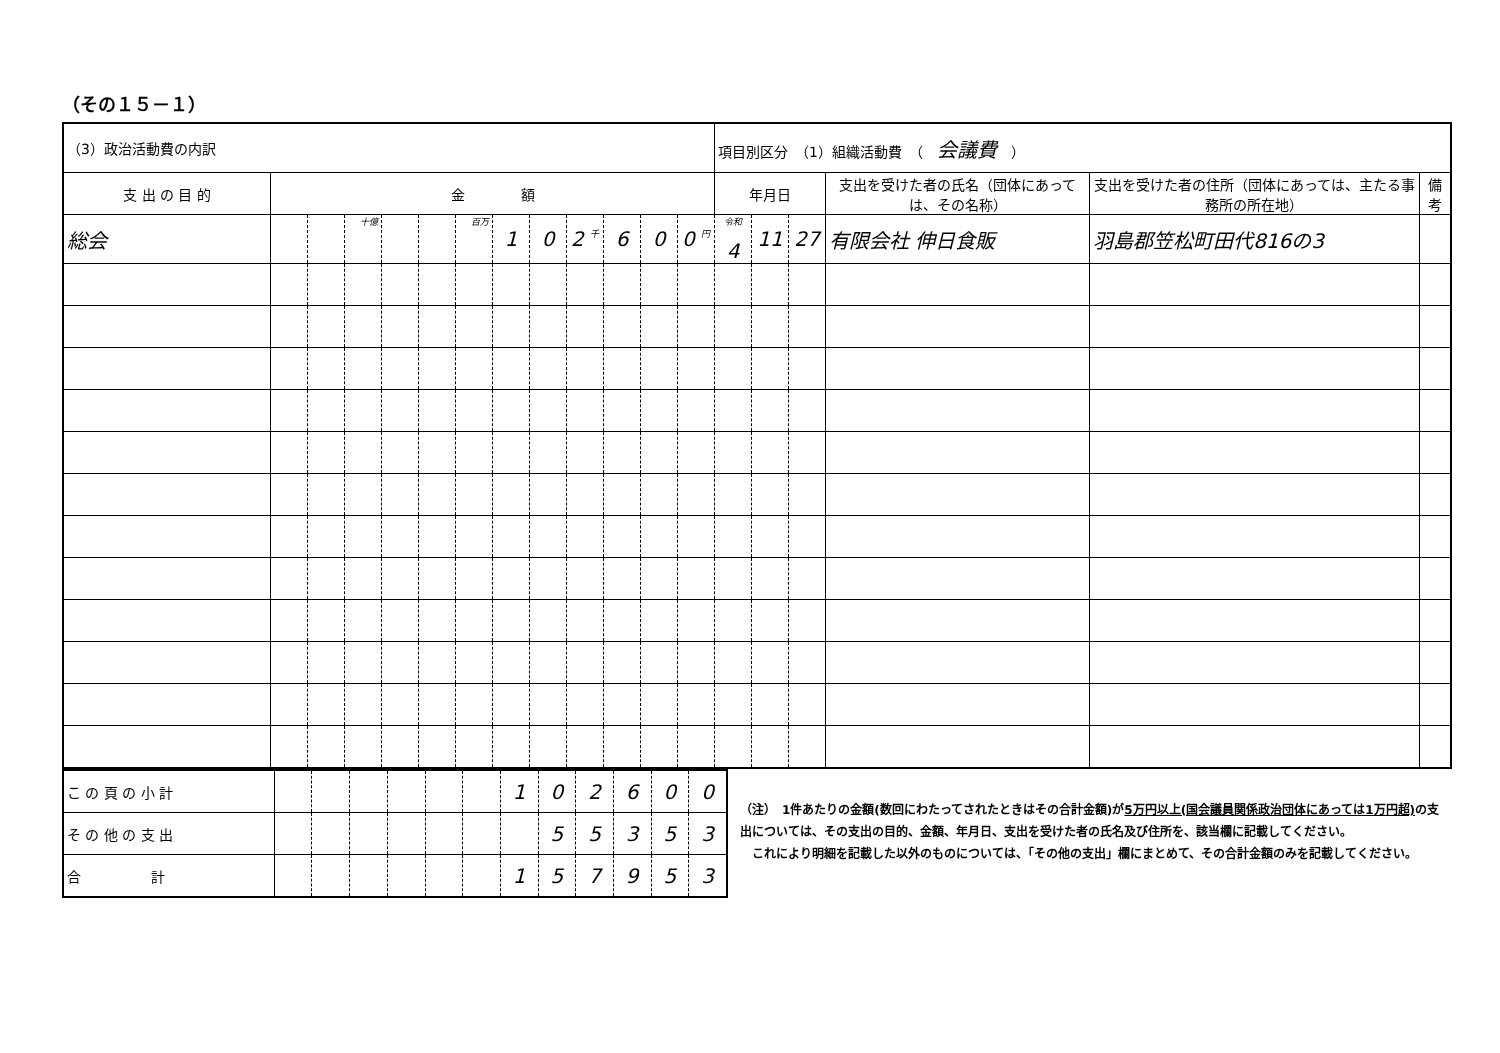（その１５－１）
| （3）政治活動費の内訳 | | | | | | | | | | | | | 項目別区分 （1）組織活動費 （ 会議費 ） | | | | | |
| 支 出 の 目 的 | 金 額 | | | | | | | | | | | | 年月日 | | | 支出を受けた者の氏名（団体にあっては、その名称） | 支出を受けた者の住所（団体にあっては、主たる事務所の所在地） | 備考 |
| 総会 | | | 十億 | | | 百万 | 1 | 0 | 2 千 | 6 | 0 | 0 円 | 令和 4 | 11 | 27 | 有限会社 伸日食販 | 羽島郡笠松町田代816の3 | |
| こ の 頁 の 小 計 | | | | | | | 1 | 0 | 2 | 6 | 0 | 0 |
| そ の 他 の 支 出 | | | | | | | | 5 | 5 | 3 | 5 | 3 |
| 合 計 | | | | | | | 1 | 5 | 7 | 9 | 5 | 3 |
（注）　1件あたりの金額(数回にわたってされたときはその合計金額)が5万円以上(国会議員関係政治団体にあっては1万円超) の支出については、その支出の目的、金額、年月日、支出を受けた者の氏名及び住所を、該当欄に記載してください。
　これにより明細を記載した以外のものについては、「その他の支出」欄にまとめて、その合計金額のみを記載してください。